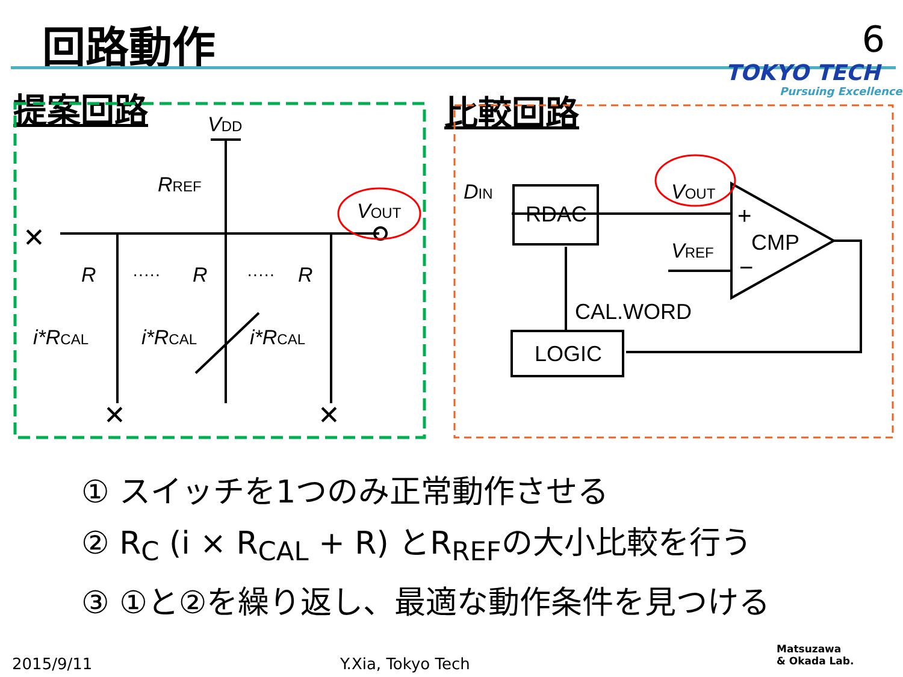回路動作 6
TOKYO TECH
Pursuing Excellence
提案回路 比較回路
VDD
RREF
VOUT
R
R
R
i*RCAL
i*RCAL
i*RCAL
DIN
VOUT
VREF
RDAC
CMP
CAL.WORD
LOGIC
·····
·····
✕
✕
✕
+
−
① スイッチを1つのみ正常動作させる
② R<sub>C</sub> (i × R<sub>CAL</sub> + R) とR<sub>REF</sub>の大小比較を行う
③ ①と②を繰り返し、最適な動作条件を見つける
2015/9/11 Y.Xia, Tokyo Tech
Matsuzawa
& Okada Lab.